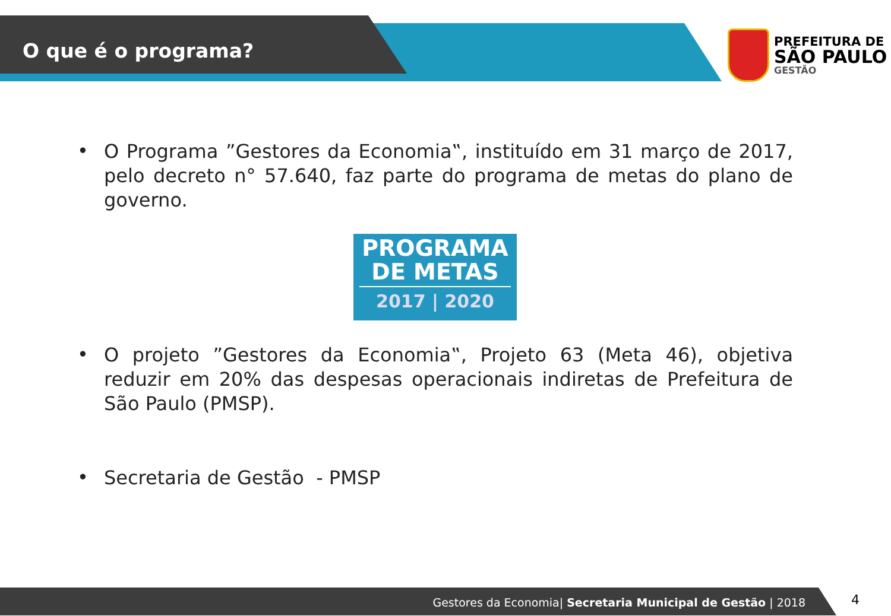O que é o programa?
PREFEITURA DE
SÃO PAULO
GESTÃO
•
O Programa ”Gestores da Economia‟, instituído em 31 março de 2017, pelo decreto n° 57.640, faz parte do programa de metas do plano de governo.
PROGRAMA
DE METAS
2017 | 2020
•
O projeto ”Gestores da Economia‟, Projeto 63 (Meta 46), objetiva reduzir em 20% das despesas operacionais indiretas de Prefeitura de São Paulo (PMSP).
•
Secretaria de Gestão - PMSP
Gestores da Economia| Secretaria Municipal de Gestão | 2018 4